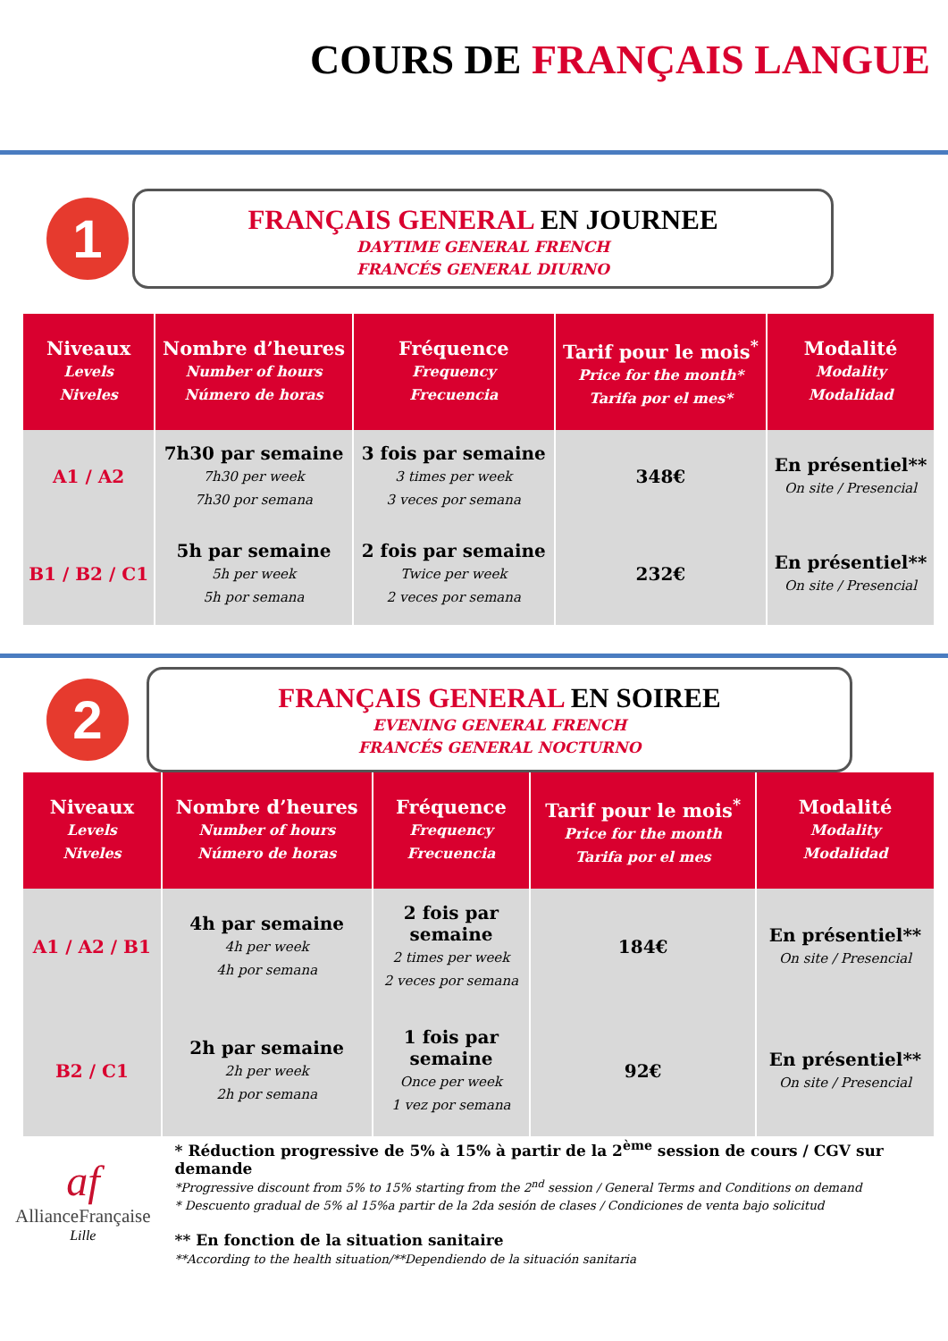COURS DE FRANÇAIS LANGUE
1
FRANÇAIS GENERAL EN JOURNEE
DAYTIME GENERAL FRENCH
FRANCÉS GENERAL DIURNO
| Niveaux Levels Niveles | Nombre d’heures Number of hours Número de horas | Fréquence Frequency Frecuencia | Tarif pour le mois<sup>*</sup> Price for the month* Tarifa por el mes* | Modalité Modality Modalidad |
| --- | --- | --- | --- | --- |
| A1 / A2 | 7h30 par semaine 7h30 per week 7h30 por semana | 3 fois par semaine 3 times per week 3 veces por semana | 348€ | En présentiel** On site / Presencial |
| B1 / B2 / C1 | 5h par semaine 5h per week 5h por semana | 2 fois par semaine Twice per week 2 veces por semana | 232€ | En présentiel** On site / Presencial |
2
FRANÇAIS GENERAL EN SOIREE
EVENING GENERAL FRENCH
FRANCÉS GENERAL NOCTURNO
| Niveaux Levels Niveles | Nombre d’heures Number of hours Número de horas | Fréquence Frequency Frecuencia | Tarif pour le mois<sup>*</sup> Price for the month Tarifa por el mes | Modalité Modality Modalidad |
| --- | --- | --- | --- | --- |
| A1 / A2 / B1 | 4h par semaine 4h per week 4h por semana | 2 fois par semaine 2 times per week 2 veces por semana | 184€ | En présentiel** On site / Presencial |
| B2 / C1 | 2h par semaine 2h per week 2h por semana | 1 fois par semaine Once per week 1 vez por semana | 92€ | En présentiel** On site / Presencial |
af
AllianceFrançaise
Lille
* Réduction progressive de 5% à 15% à partir de la 2<sup>ème</sup> session de cours / CGV sur demande
*Progressive discount from 5% to 15% starting from the 2<sup>nd</sup> session / General Terms and Conditions on demand
* Descuento gradual de 5% al 15%a partir de la 2da sesión de clases / Condiciones de venta bajo solicitud
** En fonction de la situation sanitaire
**According to the health situation/**Dependiendo de la situación sanitaria